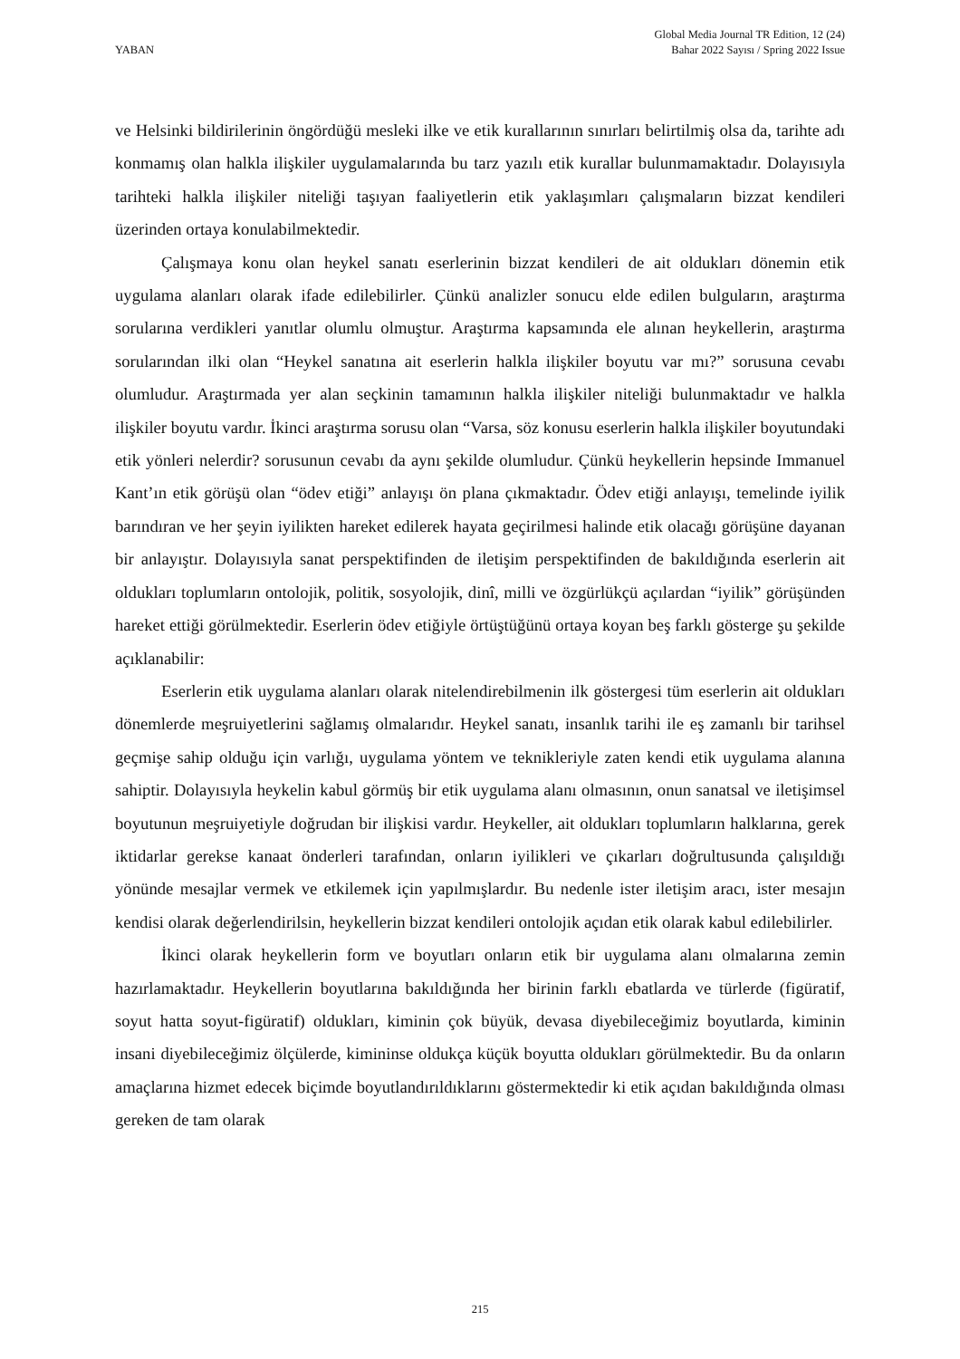YABAN
Global Media Journal TR Edition, 12 (24)
Bahar 2022 Sayısı / Spring 2022 Issue
ve Helsinki bildirilerinin öngördüğü mesleki ilke ve etik kurallarının sınırları belirtilmiş olsa da, tarihte adı konmamış olan halkla ilişkiler uygulamalarında bu tarz yazılı etik kurallar bulunmamaktadır. Dolayısıyla tarihteki halkla ilişkiler niteliği taşıyan faaliyetlerin etik yaklaşımları çalışmaların bizzat kendileri üzerinden ortaya konulabilmektedir.
Çalışmaya konu olan heykel sanatı eserlerinin bizzat kendileri de ait oldukları dönemin etik uygulama alanları olarak ifade edilebilirler. Çünkü analizler sonucu elde edilen bulguların, araştırma sorularına verdikleri yanıtlar olumlu olmuştur. Araştırma kapsamında ele alınan heykellerin, araştırma sorularından ilki olan “Heykel sanatına ait eserlerin halkla ilişkiler boyutu var mı?” sorusuna cevabı olumludur. Araştırmada yer alan seçkinin tamamının halkla ilişkiler niteliği bulunmaktadır ve halkla ilişkiler boyutu vardır. İkinci araştırma sorusu olan “Varsa, söz konusu eserlerin halkla ilişkiler boyutundaki etik yönleri nelerdir? sorusunun cevabı da aynı şekilde olumludur. Çünkü heykellerin hepsinde Immanuel Kant’ın etik görüşü olan “ödev etiği” anlayışı ön plana çıkmaktadır. Ödev etiği anlayışı, temelinde iyilik barındıran ve her şeyin iyilikten hareket edilerek hayata geçirilmesi halinde etik olacağı görüşüne dayanan bir anlayıştır. Dolayısıyla sanat perspektifinden de iletişim perspektifinden de bakıldığında eserlerin ait oldukları toplumların ontolojik, politik, sosyolojik, dinî, milli ve özgürlükçü açılardan “iyilik” görüşünden hareket ettiği görülmektedir. Eserlerin ödev etiğiyle örtüştüğünü ortaya koyan beş farklı gösterge şu şekilde açıklanabilir:
Eserlerin etik uygulama alanları olarak nitelendirebilmenin ilk göstergesi tüm eserlerin ait oldukları dönemlerde meşruiyetlerini sağlamış olmalarıdır. Heykel sanatı, insanlık tarihi ile eş zamanlı bir tarihsel geçmişe sahip olduğu için varlığı, uygulama yöntem ve teknikleriyle zaten kendi etik uygulama alanına sahiptir. Dolayısıyla heykelin kabul görmüş bir etik uygulama alanı olmasının, onun sanatsal ve iletişimsel boyutunun meşruiyetiyle doğrudan bir ilişkisi vardır. Heykeller, ait oldukları toplumların halklarına, gerek iktidarlar gerekse kanaat önderleri tarafından, onların iyilikleri ve çıkarları doğrultusunda çalışıldığı yönünde mesajlar vermek ve etkilemek için yapılmışlardır. Bu nedenle ister iletişim aracı, ister mesajın kendisi olarak değerlendirilsin, heykellerin bizzat kendileri ontolojik açıdan etik olarak kabul edilebilirler.
İkinci olarak heykellerin form ve boyutları onların etik bir uygulama alanı olmalarına zemin hazırlamaktadır. Heykellerin boyutlarına bakıldığında her birinin farklı ebatlarda ve türlerde (figüratif, soyut hatta soyut-figüratif) oldukları, kiminin çok büyük, devasa diyebileceğimiz boyutlarda, kiminin insani diyebileceğimiz ölçülerde, kimininse oldukça küçük boyutta oldukları görülmektedir. Bu da onların amaçlarına hizmet edecek biçimde boyutlandırıldıklarını göstermektedir ki etik açıdan bakıldığında olması gereken de tam olarak
215